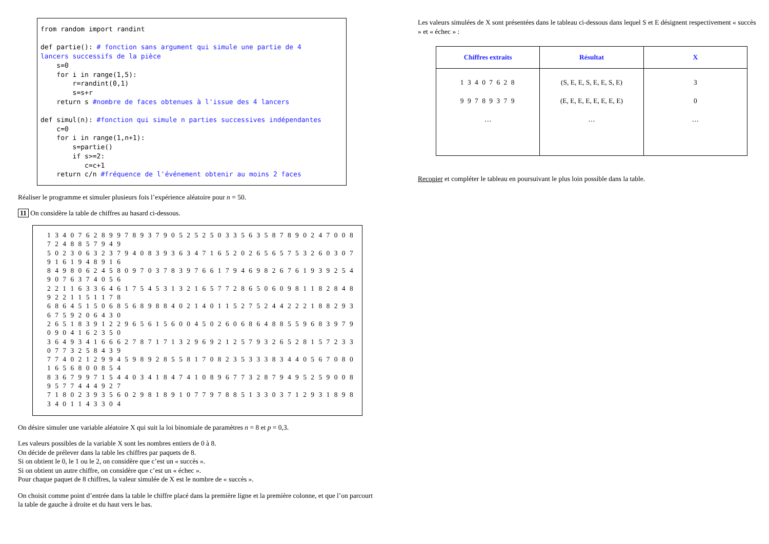from random import randint def partie(): # fonction sans argument qui simule une partie de 4 lancers successifs de la pièce s=0 for i in range(1,5): r=randint(0,1) s=s+r return s #nombre de faces obtenues à l'issue des 4 lancers def simul(n): #fonction qui simule n parties successives indépendantes c=0 for i in range(1,n+1): s=partie() if s>=2: c=c+1 return c/n #fréquence de l'événement obtenir au moins 2 faces
Réaliser le programme et simuler plusieurs fois l’expérience aléatoire pour n = 50.
11 On considère la table de chiffres au hasard ci-dessous.
1 3 4 0 7 6 2 8 9 9 7 8 9 3 7 9 0 5 2 5 2 5 0 3 3 5 6 3 5 8 7 8 9 0 2 4 7 0 0 8 7 2 4 8 8 5 7 9 4 9
5 0 2 3 0 6 3 2 3 7 9 4 0 8 3 9 3 6 3 4 7 1 6 5 2 0 2 6 5 6 5 7 5 3 2 6 0 3 0 7 9 1 6 1 9 4 8 9 1 6
8 4 9 8 0 6 2 4 5 8 0 9 7 0 3 7 8 3 9 7 6 6 1 7 9 4 6 9 8 2 6 7 6 1 9 3 9 2 5 4 9 0 7 6 3 7 4 0 5 6
2 2 1 1 6 3 3 6 4 6 1 7 5 4 5 3 1 3 2 1 6 5 7 7 2 8 6 5 0 6 0 9 8 1 1 8 2 8 4 8 9 2 2 1 1 5 1 1 7 8
6 8 6 4 5 1 5 0 6 8 5 6 8 9 8 8 4 0 2 1 4 0 1 1 5 2 7 5 2 4 4 2 2 2 1 8 8 2 9 3 6 7 5 9 2 0 6 4 3 0
2 6 5 1 8 3 9 1 2 2 9 6 5 6 1 5 6 0 0 4 5 0 2 6 0 6 8 6 4 8 8 5 5 9 6 8 3 9 7 9 0 9 0 4 1 6 2 3 5 0
3 6 4 9 3 4 1 6 6 6 2 7 8 7 1 7 1 3 2 9 6 9 2 1 2 5 7 9 3 2 6 5 2 8 1 5 7 2 3 3 0 7 7 3 2 5 8 4 3 9
7 7 4 0 2 1 2 9 9 4 5 9 8 9 2 8 5 5 8 1 7 0 8 2 3 5 3 3 3 8 3 4 4 0 5 6 7 0 8 0 1 6 5 6 8 0 0 8 5 4
8 3 6 7 9 9 7 1 5 4 4 0 3 4 1 8 4 7 4 1 0 8 9 6 7 7 3 2 8 7 9 4 9 5 2 5 9 0 0 8 9 5 7 7 4 4 4 9 2 7
7 1 8 0 2 3 9 3 5 6 0 2 9 8 1 8 9 1 0 7 7 9 7 8 8 5 1 3 3 0 3 7 1 2 9 3 1 8 9 8 3 4 0 1 1 4 3 3 0 4
On désire simuler une variable aléatoire X qui suit la loi binomiale de paramètres n = 8 et p = 0,3.
Les valeurs possibles de la variable X sont les nombres entiers de 0 à 8.
On décide de prélever dans la table les chiffres par paquets de 8.
Si on obtient le 0, le 1 ou le 2, on considère que c’est un « succès ».
Si on obtient un autre chiffre, on considère que c’est un « échec ».
Pour chaque paquet de 8 chiffres, la valeur simulée de X est le nombre de « succès ».
On choisit comme point d’entrée dans la table le chiffre placé dans la première ligne et la première colonne, et que l’on parcourt la table de gauche à droite et du haut vers le bas.
Les valeurs simulées de X sont présentées dans le tableau ci-dessous dans lequel S et E désignent respectivement « succès » et « échec » :
| Chiffres extraits | Résultat | X |
| --- | --- | --- |
| 1 3 4 0 7 6 2 8 | (S, E, E, S, E, E, S, E) | 3 |
| 9 9 7 8 9 3 7 9 | (E, E, E, E, E, E, E, E) | 0 |
| … | … | … |
Recopier et compléter le tableau en poursuivant le plus loin possible dans la table.